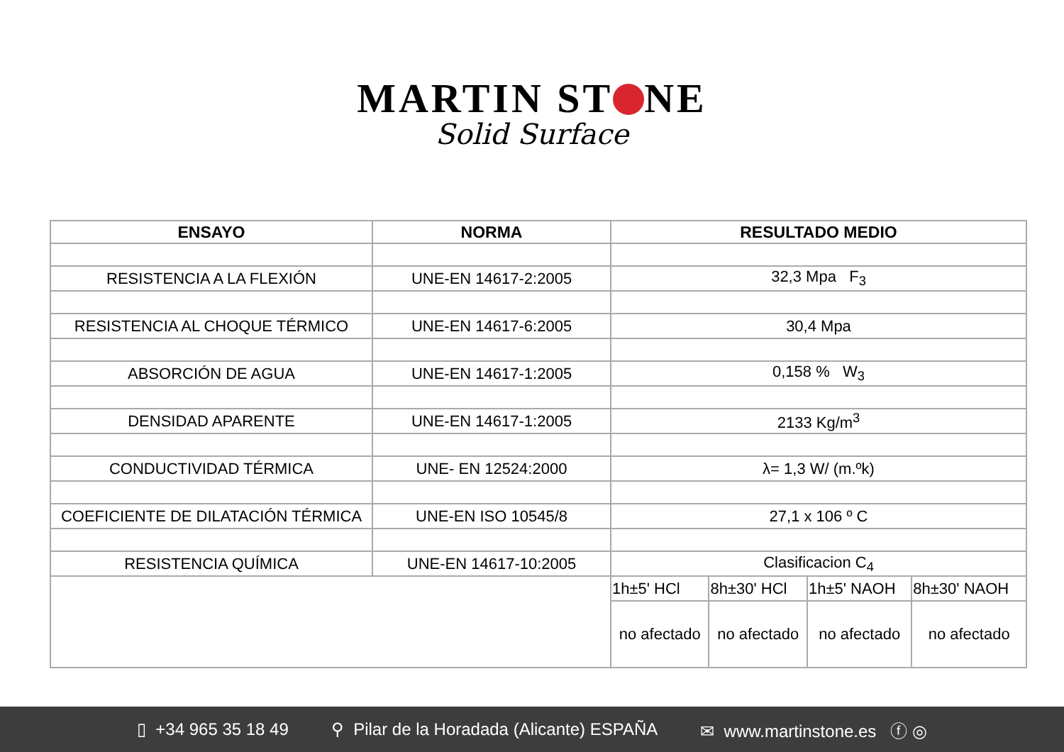MARTIN ST NE
Solid Surface
| ENSAYO | NORMA | RESULTADO MEDIO | | | |
| --- | --- | --- | --- | --- | --- |
| RESISTENCIA A LA FLEXIÓN | UNE-EN 14617-2:2005 | 32,3 Mpa F<sub>3</sub> | | | |
| RESISTENCIA AL CHOQUE TÉRMICO | UNE-EN 14617-6:2005 | 30,4 Mpa | | | |
| ABSORCIÓN DE AGUA | UNE-EN 14617-1:2005 | 0,158 % W<sub>3</sub> | | | |
| DENSIDAD APARENTE | UNE-EN 14617-1:2005 | 2133 Kg/m<sup>3</sup> | | | |
| CONDUCTIVIDAD TÉRMICA | UNE- EN 12524:2000 | λ= 1,3 W/ (m.ºk) | | | |
| COEFICIENTE DE DILATACIÓN TÉRMICA | UNE-EN ISO 10545/8 | 27,1 x 106 º C | | | |
| RESISTENCIA QUÍMICA | UNE-EN 14617-10:2005 | Clasificacion C<sub>4</sub> | | | |
| | | 1h±5' HCl | 8h±30' HCl | 1h±5' NAOH | 8h±30' NAOH |
| | | no afectado | no afectado | no afectado | no afectado |
▯ +34 965 35 18 49 ⚲ Pilar de la Horadada (Alicante) ESPAÑA ✉ www.martinstone.es ⓕ ◎